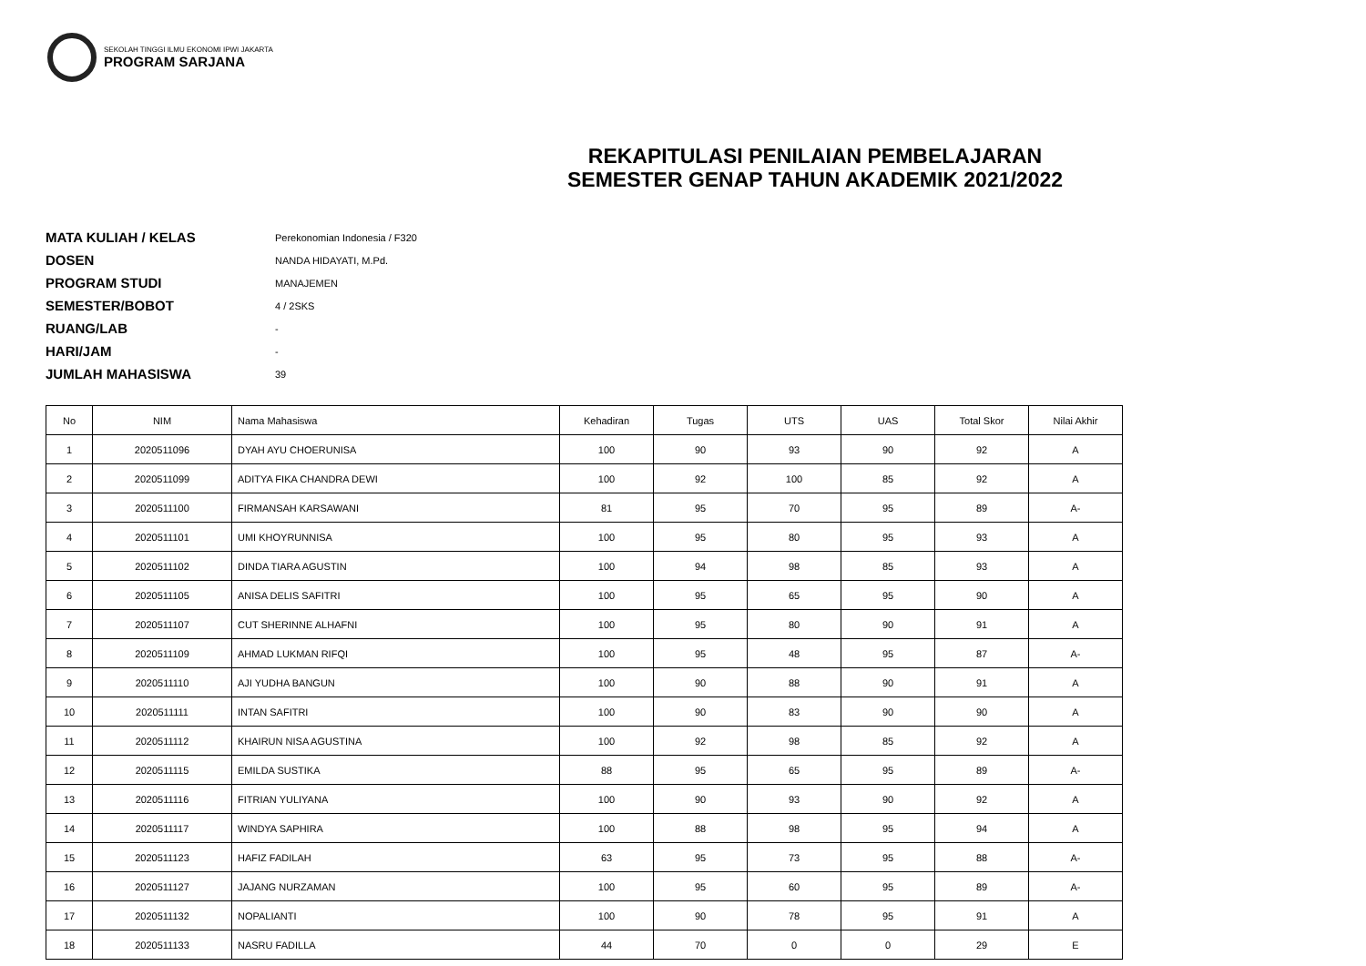SEKOLAH TINGGI ILMU EKONOMI IPWI JAKARTA
PROGRAM SARJANA
REKAPITULASI PENILAIAN PEMBELAJARAN
SEMESTER GENAP TAHUN AKADEMIK 2021/2022
MATA KULIAH / KELAS Perekonomian Indonesia / F320
DOSEN NANDA HIDAYATI, M.Pd.
PROGRAM STUDI MANAJEMEN
SEMESTER/BOBOT 4 / 2SKS
RUANG/LAB -
HARI/JAM -
JUMLAH MAHASISWA 39
| No | NIM | Nama Mahasiswa | Kehadiran | Tugas | UTS | UAS | Total Skor | Nilai Akhir |
| --- | --- | --- | --- | --- | --- | --- | --- | --- |
| 1 | 2020511096 | DYAH AYU CHOERUNISA | 100 | 90 | 93 | 90 | 92 | A |
| 2 | 2020511099 | ADITYA FIKA CHANDRA DEWI | 100 | 92 | 100 | 85 | 92 | A |
| 3 | 2020511100 | FIRMANSAH KARSAWANI | 81 | 95 | 70 | 95 | 89 | A- |
| 4 | 2020511101 | UMI KHOYRUNNISA | 100 | 95 | 80 | 95 | 93 | A |
| 5 | 2020511102 | DINDA TIARA AGUSTIN | 100 | 94 | 98 | 85 | 93 | A |
| 6 | 2020511105 | ANISA DELIS SAFITRI | 100 | 95 | 65 | 95 | 90 | A |
| 7 | 2020511107 | CUT SHERINNE ALHAFNI | 100 | 95 | 80 | 90 | 91 | A |
| 8 | 2020511109 | AHMAD LUKMAN RIFQI | 100 | 95 | 48 | 95 | 87 | A- |
| 9 | 2020511110 | AJI YUDHA BANGUN | 100 | 90 | 88 | 90 | 91 | A |
| 10 | 2020511111 | INTAN SAFITRI | 100 | 90 | 83 | 90 | 90 | A |
| 11 | 2020511112 | KHAIRUN NISA AGUSTINA | 100 | 92 | 98 | 85 | 92 | A |
| 12 | 2020511115 | EMILDA SUSTIKA | 88 | 95 | 65 | 95 | 89 | A- |
| 13 | 2020511116 | FITRIAN YULIYANA | 100 | 90 | 93 | 90 | 92 | A |
| 14 | 2020511117 | WINDYA SAPHIRA | 100 | 88 | 98 | 95 | 94 | A |
| 15 | 2020511123 | HAFIZ FADILAH | 63 | 95 | 73 | 95 | 88 | A- |
| 16 | 2020511127 | JAJANG NURZAMAN | 100 | 95 | 60 | 95 | 89 | A- |
| 17 | 2020511132 | NOPALIANTI | 100 | 90 | 78 | 95 | 91 | A |
| 18 | 2020511133 | NASRU FADILLA | 44 | 70 | 0 | 0 | 29 | E |